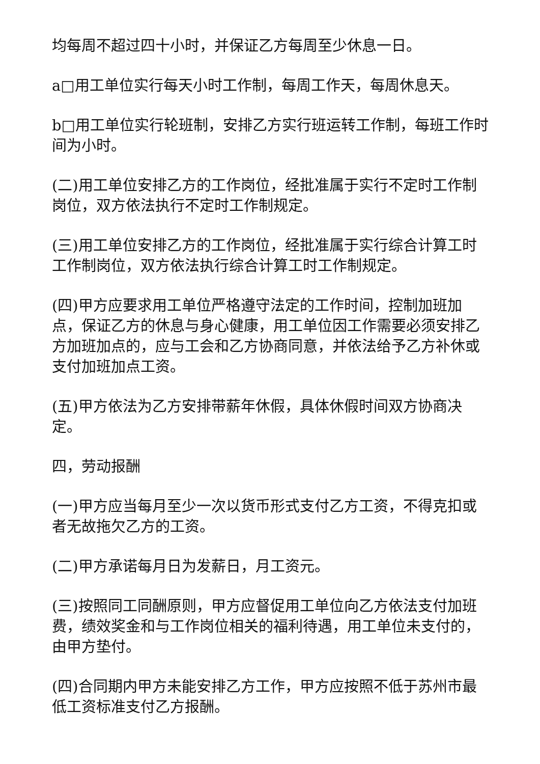均每周不超过四十小时，并保证乙方每周至少休息一日。
a□用工单位实行每天小时工作制，每周工作天，每周休息天。
b□用工单位实行轮班制，安排乙方实行班运转工作制，每班工作时间为小时。
(二)用工单位安排乙方的工作岗位，经批准属于实行不定时工作制岗位，双方依法执行不定时工作制规定。
(三)用工单位安排乙方的工作岗位，经批准属于实行综合计算工时工作制岗位，双方依法执行综合计算工时工作制规定。
(四)甲方应要求用工单位严格遵守法定的工作时间，控制加班加点，保证乙方的休息与身心健康，用工单位因工作需要必须安排乙方加班加点的，应与工会和乙方协商同意，并依法给予乙方补休或支付加班加点工资。
(五)甲方依法为乙方安排带薪年休假，具体休假时间双方协商决定。
四，劳动报酬
(一)甲方应当每月至少一次以货币形式支付乙方工资，不得克扣或者无故拖欠乙方的工资。
(二)甲方承诺每月日为发薪日，月工资元。
(三)按照同工同酬原则，甲方应督促用工单位向乙方依法支付加班费，绩效奖金和与工作岗位相关的福利待遇，用工单位未支付的，由甲方垫付。
(四)合同期内甲方未能安排乙方工作，甲方应按照不低于苏州市最低工资标准支付乙方报酬。